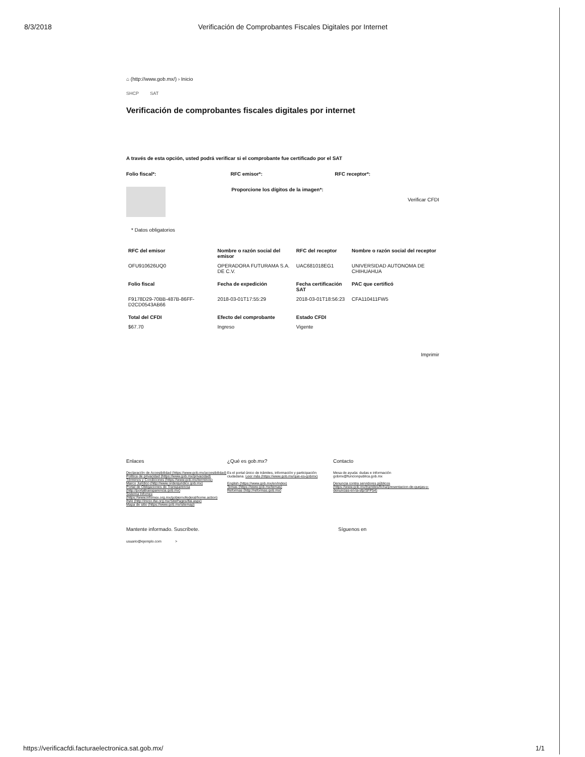8/3/2018 Verificación de Comprobantes Fiscales Digitales por Internet
⌂ (http://www.gob.mx/) › Inicio
SHCP SAT
Verificación de comprobantes fiscales digitales por internet
A través de esta opción, usted podrá verificar si el comprobante fue certificado por el SAT
Folio fiscal*: RFC emisor*: RFC receptor*:
Proporcione los dígitos de la imagen*:
Verificar CFDI
* Datos obligatorios
| RFC del emisor | Nombre o razón social del emisor | RFC del receptor | Nombre o razón social del receptor |
| --- | --- | --- | --- |
| OFU910626UQ0 | OPERADORA FUTURAMA S.A. DE C.V. | UAC681018EG1 | UNIVERSIDAD AUTONOMA DE CHIHUAHUA |
| Folio fiscal | Fecha de expedición | Fecha certificación SAT | PAC que certificó |
| F9178D29-70BB-487B-86FF-D2CD0543AB66 | 2018-03-01T17:55:29 | 2018-03-01T18:56:23 | CFA110411FW5 |
| Total del CFDI | Efecto del comprobante | Estado CFDI | |
| $67.70 | Ingreso | Vigente | |
Imprimir
Enlaces
Declaración de Accesibilidad (https://www.gob.mx/accesibilidad)
Política de privacidad (https://www.gob.mx/privacidad)
Términos y Condiciones (https://www.gob.mx/terminos)
Marco Jurídico (http://www.ordenjuridico.gob.mx)
Portal de Obligaciones de Transparencia (http://portaltransparencia.gob.mx)
Sistema Infomex (https://www.infomex.org.mx/gobiernofederal/home.action)
INAI (http://inicio.ifai.org.mx/SitePages/ifai.aspx)
Mapa de sitio (https://www.gob.mx/sitemap)
¿Qué es gob.mx?
Es el portal único de trámites, información y participación ciudadana. Leer más (https://www.gob.mx/que-es-gobmx)
English (https://www.gob.mx/en/index)
Temas (https://www.gob.mx/temas)
Reformas (http://reformas.gob.mx)
Contacto
Mesa de ayuda: dudas e información gobmx@funcionpublica.gob.mx
Denuncia contra servidores públicos (https://www.gob.mx/tramites/ficha/presentacion-de-quejas-y-denuncias-en-la-sfp/SFP54)
Mantente informado. Suscríbete.
usuario@ejemplo.com >
Síguenos en
https://verificacfdi.facturaelectronica.sat.gob.mx/ 1/1